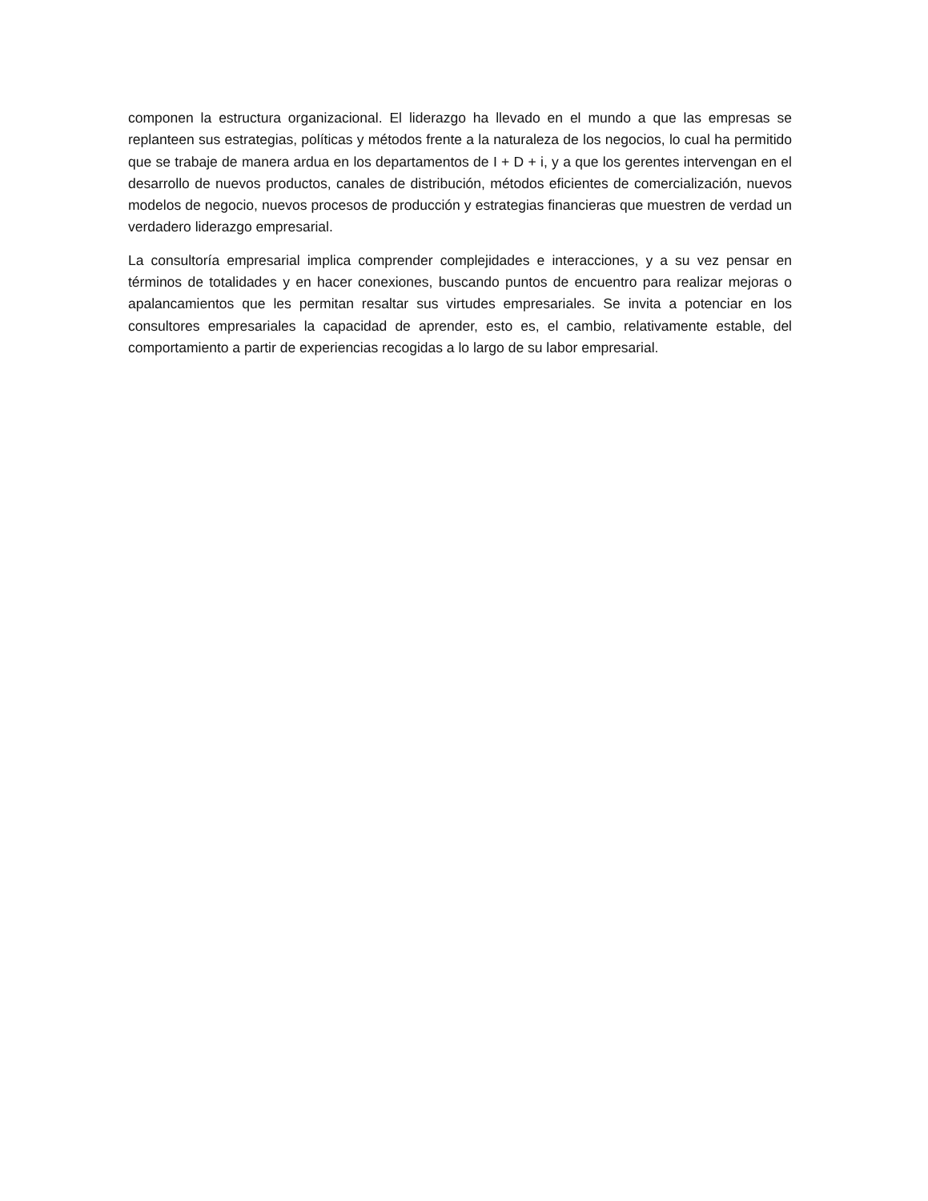componen la estructura organizacional. El liderazgo ha llevado en el mundo a que las empresas se replanteen sus estrategias, políticas y métodos frente a la naturaleza de los negocios, lo cual ha permitido que se trabaje de manera ardua en los departamentos de I + D + i, y a que los gerentes intervengan en el desarrollo de nuevos productos, canales de distribución, métodos eficientes de comercialización, nuevos modelos de negocio, nuevos procesos de producción y estrategias financieras que muestren de verdad un verdadero liderazgo empresarial.
La consultoría empresarial implica comprender complejidades e interacciones, y a su vez pensar en términos de totalidades y en hacer conexiones, buscando puntos de encuentro para realizar mejoras o apalancamientos que les permitan resaltar sus virtudes empresariales. Se invita a potenciar en los consultores empresariales la capacidad de aprender, esto es, el cambio, relativamente estable, del comportamiento a partir de experiencias recogidas a lo largo de su labor empresarial.